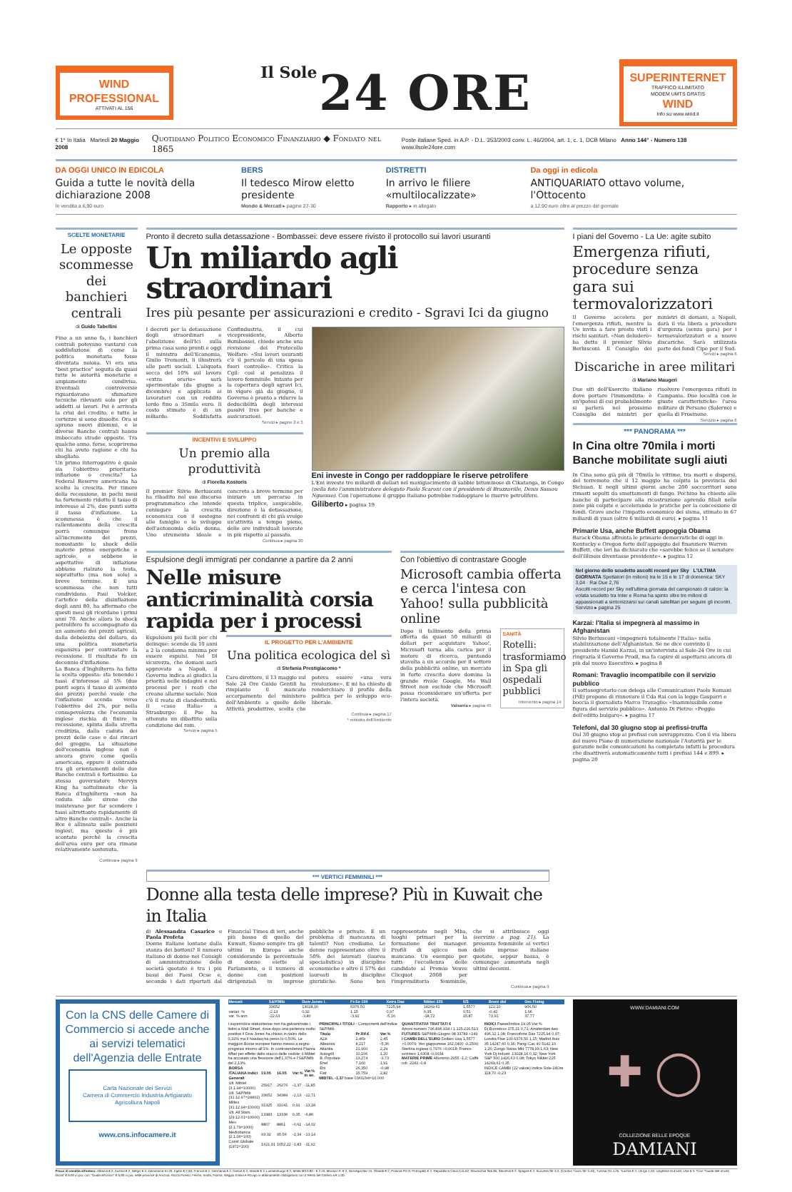WIND
PROFESSIONAL
ATTIVATI AL 156
Il Sole 24 ORE
SUPERINTERNET
TRAFFICO ILLIMITATO
MODEM UMTS GRATIS
WIND
Info su www.wind.it
€ 1* In Italia Martedì 20 Maggio 2008
Quotidiano Politico Economico Finanziario ◆ Fondato nel 1865
Poste italiane Sped. in A.P. - D.L. 353/2003 conv. L. 46/2004, art. 1, c. 1, DCB Milano Anno 144° - Numero 138 www.ilsole24ore.com
DA OGGI UNICO IN EDICOLA
Guida a tutte le novità della dichiarazione 2008
In vendita a 6,90 euro
BERS
Il tedesco Mirow eletto presidente
Mondo & Mercati ▸ pagine 27-30
DISTRETTI
In arrivo le filiere «multilocalizzate»
Rapporto ▸ in allegato
Da oggi in edicola
ANTIQUARIATO ottavo volume, l'Ottocento
a 12,90 euro oltre al prezzo del giornale
SCELTE MONETARIE
Le opposte scommesse dei banchieri centrali
di Guido Tabellini
Fino a un anno fa, i banchieri centrali potevano vantarsi con soddisfazione di come la politica monetaria fosse diventata noiosa. Vi era una "best practice" seguita da quasi tutte le autorità monetarie e ampiamente condivisa. Eventuali controversie riguardavano sfumature tecniche rilevanti solo per gli addetti ai lavori. Poi è arrivata la crisi del credito, e tutte le certezze si sono dissolte. Ora si aprono nuovi dilemmi, e le diverse Banche centrali hanno imboccato strade opposte. Tra qualche anno, forse, scopriremo chi ha avuto ragione e chi ha sbagliato.
Un primo interrogativo è quale sia l'obiettivo prioritario: inflazione o crescita? La Federal Reserve americana ha scelto la crescita. Per timore della recessione, in pochi mesi ha fortemente ridotto il tasso di interesse al 2%, due punti sotto il tasso d'inflazione. La scommessa è che il rallentamento della crescita porrà comunque freno all'incremento dei prezzi, nonostante lo shock delle materie prime energetiche e agricole, e sebbene le aspettative di inflazione abbiano rialzato la testa, soprattutto (ma non solo) a breve termine. È una scommessa che non tutti condividono. Paul Volcker, l'artefice della disinflazione degli anni 80, ha affermato che questi mesi gli ricordano i primi anni 70. Anche allora lo shock petrolifero fu accompagnato da un aumento dei prezzi agricoli, dalla debolezza del dollaro, da una politica monetaria espansiva per contrastare la recessione. Il risultato fu un decennio d'inflazione.
La Banca d'Inghilterra ha fatto la scelta opposta: sta tenendo i tassi d'interesse al 5% (due punti sopra il tasso di aumento dei prezzi) perché vuole che l'inflazione scenda verso l'obiettivo del 2%, pur nella consapevolezza che l'economia inglese rischia di finire in recessione, spinta dalla stretta creditizia, dalla caduta dei prezzi delle case e dai rincari del greggio. La situazione dell'economia inglese non è ancora grave come quella americana, eppure il contrasto tra gli orientamenti delle due Banche centrali è fortissimo. Lo stesso governatore Mervyn King ha sottolineato che la Banca d'Inghilterra «non ha ceduto alle sirene che insistevano per far scendere i tassi altrettanto rapidamente di altre Banche centrali». Anche la Bce è allineata sulle posizioni inglesi, ma questo è più scontato perché la crescita dell'area euro per ora rimane relativamente sostenuta.
Continua ▸ pagina 9
Pronto il decreto sulla detassazione - Bombassei: deve essere rivisto il protocollo sui lavori usuranti
Un miliardo agli straordinari
Ires più pesante per assicurazioni e credito - Sgravi Ici da giugno
I decreti per la detassazione degli straordinari e l'abolizione dell'Ici sulla prima casa sono pronti e oggi il ministro dell'Economia, Giulio Tremonti, li illustrerà alle parti sociali. L'aliquota secca del 10% sul lavoro «extra orario» sarà sperimentale (da giugno a dicembre) e applicata ai lavoratori con un reddito lordo fino a 35mila euro. Il costo stimato è di un miliardo. Soddisfatta Confindustria, il cui vicepresidente, Alberto Bombassei, chiede anche una revisione del Protocollo Welfare: «Sui lavori usuranti c'è il pericolo di una spesa fuori controllo». Critica la Cgil: così si penalizza il lavoro femminile. Intanto per la copertura degli sgravi Ici, in vigore già da giugno, il Governo è pronto a ridurre la deducibilità degli interessi passivi Ires per banche e assicurazioni.
Servizi ▸ pagine 2 e 3
INCENTIVI E SVILUPPO
Un premio alla produttività
di Fiorella Kostoris
Il premier Silvio Berlusconi ha ribadito nel suo discorso programmatico che intende coniugare la crescita economica con il sostegno alle famiglie e lo sviluppo dell'autonomia della donna. Uno strumento ideale e concreto a breve termine per iniziare un percorso in questa triplice, auspicabile, direzione è la detassazione, nei confronti di chi già svolge un'attività a tempo pieno, delle ore individuali lavorate in più rispetto al passato.
Continua ▸ pagina 30
Eni investe in Congo per raddoppiare le riserve petrolifere
L'Eni investe tre miliardi di dollari nel maxigiacimento di sabbie bituminose di Cikatanga, in Congo (nella foto l'amministratore delegato Paolo Scaroni con il presidente di Brazzaville, Denis Sassou Nguesso). Con l'operazione il gruppo italiano potrebbe raddoppiare le riserve petrolifere. Giliberto ▸ pagina 19
Espulsione degli immigrati per condanne a partire da 2 anni
Nelle misure anticriminalità corsia rapida per i processi
Espulsioni più facili per chi delinque: scende da 10 anni a 2 la condanna minima per essere espulsi. Nel Dl sicurezza, che domani sarà approvato a Napoli, il Governo indica ai giudici la priorità nelle indagini e nei processi per i reati che creano allarme sociale. Non c'è il reato di clandestinità. Il «caso Italia» a Strasburgo: il Pse ha ottenuto un dibattito sulla condizione dei rom.
Servizi ▸ pagina 5
IL PROGETTO PER L'AMBIENTE
Una politica ecologica del sì
di Stefania Prestigiacomo *
Caro direttore, il 13 maggio sul Sole 24 Ore Guido Gentili ha rimpianto il mancato accorpamento del ministero dell'Ambiente a quello delle Attività produttive, scelta che poteva essere «una vera rivoluzione». E mi ha chiesto di renderchiaro il profilo della politica per lo sviluppo eco-liberale.
Continua ▸ pagina 17
* ministro dell'Ambiente
Con l'obiettivo di contrastare Google
Microsoft cambia offerta e cerca l'intesa con Yahoo! sulla pubblicità online
Dopo il fallimento della prima offerta da quasi 50 miliardi di dollari per acquistare Yahoo!, Microsoft torna alla carica per il motore di ricerca, puntando stavolta a un accordo per il settore della pubblicità online, un mercato in forte crescita dove domina la grande rivale Google. Ma Wall Street non esclude che Microsoft possa riconsiderare un'offerta per l'intera società.
Valsania ▸ pagina 45
SANITÀ
Rotelli: trasformiamo in Spa gli ospedali pubblici
Intervento ▸ pagina 14
I piani del Governo - La Ue: agite subito
Emergenza rifiuti, procedure senza gara sui termovalorizzatori
Il Governo accelera per l'emergenza rifiuti, mentre la Ue invita a fare presto visti i rischi sanitari. «Non deluderò» ha detto il premier Silvio Berlusconi. Il Consiglio dei ministri di domani, a Napoli, darà il via libera a procedure d'urgenza (senza gara) per i termovalorizzatori e a nuove discariche. Sarà utilizzata parte dei fondi Cipe per il Sud.
Servizi ▸ pagina 6
Discariche in aree militari
di Mariano Maugeri
Due siti dell'Esercito italiano dove portare l'immondizia: è un'ipotesi di cui probabilmente si parlerà nel prossimo Consiglio dei ministri per risolvere l'emergenza rifiuti in Campania. Due località con le giuste caratteristiche: l'area militare di Persano (Salerno) e quella di Frosinone.
Servizio ▸ pagina 6
*** PANORAMA ***
In Cina oltre 70mila i morti Banche mobilitate sugli aiuti
In Cina sono già più di 70mila le vittime, tra morti e dispersi, del terremoto che il 12 maggio ha colpito la provincia del Sichuan. E negli ultimi giorni anche 200 soccorritori sono rimasti sepolti da smottamenti di fango. Pechino ha chiesto alle banche di partecipare alla ricostruzione aprendo filiali nelle zone più colpite e accelerando le pratiche per la concessione di fondi. Grave anche l'impatto economico del sisma, stimato in 67 miliardi di yuan (oltre 6 miliardi di euro). ▸ pagina 11
Primarie Usa, anche Buffett appoggia Obama
Barack Obama affronta le primarie democratiche di oggi in Kentucky e Oregon forte dell'appoggio del finanziere Warren Buffett, che ieri ha dichiarato che «sarebbe felice se il senatore dell'Illinois diventasse presidente». ▸ pagina 12
Nel giorno dello scudetto ascolti record per Sky L'ULTIMA GIORNATA Spettatori (in milioni) tra le 15 e le 17 di domenica: SKY 3,04 · Rai Due 2,76
Ascolti record per Sky nell'ultima giornata del campionato di calcio: la volata scudetto tra Inter e Roma ha spinto oltre tre milioni di appassionati a sintonizzarsi sui canali satellitari per seguire gli incontri. Servizio ▸ pagina 25
Karzai: l'Italia si impegnerà al massimo in Afghanistan
Silvio Berlusconi «impegnerà totalmente l'Italia» nella stabilizzazione dell'Afghanistan. Se ne dice convinto il presidente Hamid Karzai, in un'intervista al Sole-24 Ore in cui ringrazia il Governo Prodi, ma fa capire di aspettarsi ancora di più dal nuovo Esecutivo. ▸ pagina 8
Romani: Travaglio incompatibile con il servizio pubblico
Il sottosegretario con delega alle Comunicazioni Paolo Romani (Pdl) propone di rinnovare il Cda Rai con la legge Gasparri e boccia il giornalista Marco Travaglio: «Inammissibile come figura del servizio pubblico». Antonio Di Pietro: «Peggio dell'editto bulgaro». ▸ pagina 17
Telefoni, dal 30 giugno stop ai prefissi-truffa
Dal 30 giugno stop ai prefissi con sovrapprezzo. Con il via libera del nuovo Piano di numerazione nazionale l'Autorità per le garanzie nelle comunicazioni ha completato infatti la procedura che disattiverà automaticamente tutti i prefissi 144 e 899. ▸ pagina 20
*** VERTICI FEMMINILI ***
Donne alla testa delle imprese? Più in Kuwait che in Italia
di Alessandra Casarico e Paola Profeta
Donne italiane lontane dalla stanza dei bottoni? Il numero italiano di donne nei Consigli di amministrazione delle società quotate è tra i più bassi dei Paesi Ocse e, secondo i dati riportati dal Financial Times di ieri, anche più basso di quello del Kuwait. Siamo sempre tra gli ultimi in Europa anche considerando la percentuale di donne elette al Parlamento, o il numero di donne con posizioni dirigenziali in imprese pubbliche e private. È un problema di mancanza di talenti? Non crediamo. Le donne rappresentano oltre il 50% dei laureati (laurea specialistica) in discipline economiche e oltre il 57% dei laureati in discipline giuridiche. Sono ben rappresentate negli Mba, luoghi primari per la formazione dei manager. Profili di spicco non mancano. Un esempio per tutti: l'eccellenza delle candidate al Premio Veuve Clicquot 2008 per l'imprenditoria femminile, che si attribuisce oggi (servizio a pag. 21). La presenza femminile ai vertici delle imprese italiane quotate, seppur bassa, è comunque aumentata negli ultimi decenni.
Continua ▸ pagina 9
Con la CNS delle Camere di Commercio si accede anche ai servizi telematici dell'Agenzia delle Entrate
Carta Nazionale dei Servizi
Camera di Commercio Industria Artigianato Agricoltura Napoli
www.cns.infocamere.it
| Mercati | S&P/Mib | Dow Jones I. | Ft-Se 100 | Xetra Dax | Nikkei 225 | €/$ | Brent dtd | Oro Fixing |
| --- | --- | --- | --- | --- | --- | --- | --- | --- |
| | 33652 | 13028,16 | 6376,50 | 7225,94 | 14269,61 | 1,5577 | 122,10 | 906,50 |
| variaz. % | -2,13 | 0,32 | 1,15 | 0,97 | 0,35 | 0,51 | -0,42 | 1,06 |
| var. % ann. | -22,63 | -3,80 | -3,92 | -5,16 | -18,72 | 15,87 | 73,91 | 37,77 |
I superindice statunitense non ha galvanizzato i listini a Wall Street, dove dopo una partenza molto positiva il Dow Jones ha chiuso in rialzo dello 0,32% ma il Nasdaq ha perso lo 0,50%. Le maggiori Borse europee hanno messo a segno progressi intorno all'1%. In controtendenza Piazza Affari per effetto dello stacco delle cedole: il Mibtel ha accusato una flessione dell'1,37% e l'S&P/Mib del 2,13%.
| BORSA ITALIANA Indici Generali | 19.05 | 16.05 | Var.% | Var.% in an. |
| --- | --- | --- | --- | --- |
| Ult. Mibtel (3.1.94=10000) | 25917 | 26276 | -1,37 | -11,85 |
| Ult. S&P/Mib (31.12.97=24402) | 33652 | 34384 | -2,13 | -12,71 |
| Midex (31.12.94=10000) | 31325 | 31041 | 0,91 | -13,18 |
| Ult. All Stars (29.12.01=10000) | 13383 | 13336 | 0,35 | -6,86 |
| Mex (2.1.79=1000) | 8807 | 8861 | -0,61 | -14,02 |
| Mediobanca (2.1.06=100) | 93,32 | 95,56 | -2,34 | -13,14 |
| Comit Globale (1972=100) | 1621,91 | 1652,22 | -1,83 | -11,92 |
PRINCIPALI TITOLI - Componenti dell'indice S&P/Mib
| Titolo | Pr.Rif.€ | Var.% |
| --- | --- | --- |
| A2A | 2,469 | 2,45 |
| Alleanza | 8,217 | -5,36 |
| Atlantia | 21,900 | 2,29 |
| Autogrill | 10,106 | 1,20 |
| B. Popolare | 13,274 | -3,73 |
| Enel | 7,160 | 1,91 |
| Eni | 26,350 | -0,98 |
| Fiat | 15,759 | 2,82 |
MIBTEL -1,37 base 03/01/94=10.000
QUANTITATIVI TRATTATI €
Azioni numero 796.896.934 / 1.125.226.513
FUTURES S&P/Mib Giugno 08 33789 +249
I CAMBI DELL'EURO Dollaro Usa 1,5577 +0,0079; Yen giapponese 162,0400 -0,2500; Sterlina inglese 0,7976 +0,0018; Franco svizzero 1,6308 -0,0034
MATERIE PRIME Alluminio 2955 -1,2; Caffè rob. 2243 -0,8
INDICI Paese/Indice 19.05 Var.%
Dj Eurostoxx 375,21 0,71; Amsterdam Aex 496,12 1,08; Francoforte Dax 7225,94 0,97; Londra Ftse 100 6376,50 1,15; Madrid Ibex 35 14247,60 0,36; Parigi Cac 40 5142,10 1,26; Zurigo Swiss Mkt 7778,93 1,63; New York Dj Industr. 13028,16 0,32; New York S&P 500 1426,63 0,08; Tokyo Nikkei 225 14269,61 0,35
INDICE CAMBI (22 valute) Indice Sole-24Ore 118,70 -0,23
WWW.DAMIANI.COM
✚ ◯
COLLEZIONE BELLE EPOQUE
DAMIANI
Prezzi di vendita all'estero: Albania € 2, Austria € 2, Belgio € 2, Danimarca Kr 20, Egitto € 2,50, Francia € 2, Germania € 2, Grecia € 2, Irlanda € 2, Lussemburgo € 2, Malta Mtl 0,90 - € 2,10, Monaco P. € 2, Norvegia Nkr 15, Olanda € 2, Polonia Pln 9, Portogallo € 2, Repubblica Ceca Czk 62, Slovacchia Skk 85, Slovenia € 2, Spagna € 2, Svizzera Sfr 3,2, (Canton Ticino Sfr 3,10), Tunisia TD 4,25, Turchia € 2, Uk lgs 1,50, Ungheria Huf 540, Usa $ 3. *Con "Guida alle novità fiscali" € 6,00 in più; con "Guida all'Unico" € 6,90 in più; nelle province di Ancona, Ascoli Piceno, Fermo, Imola, Parma, Reggio Emilia e Rovigo in abbinamento obbligatorio con Il Resto del Carlino a € 1,00.